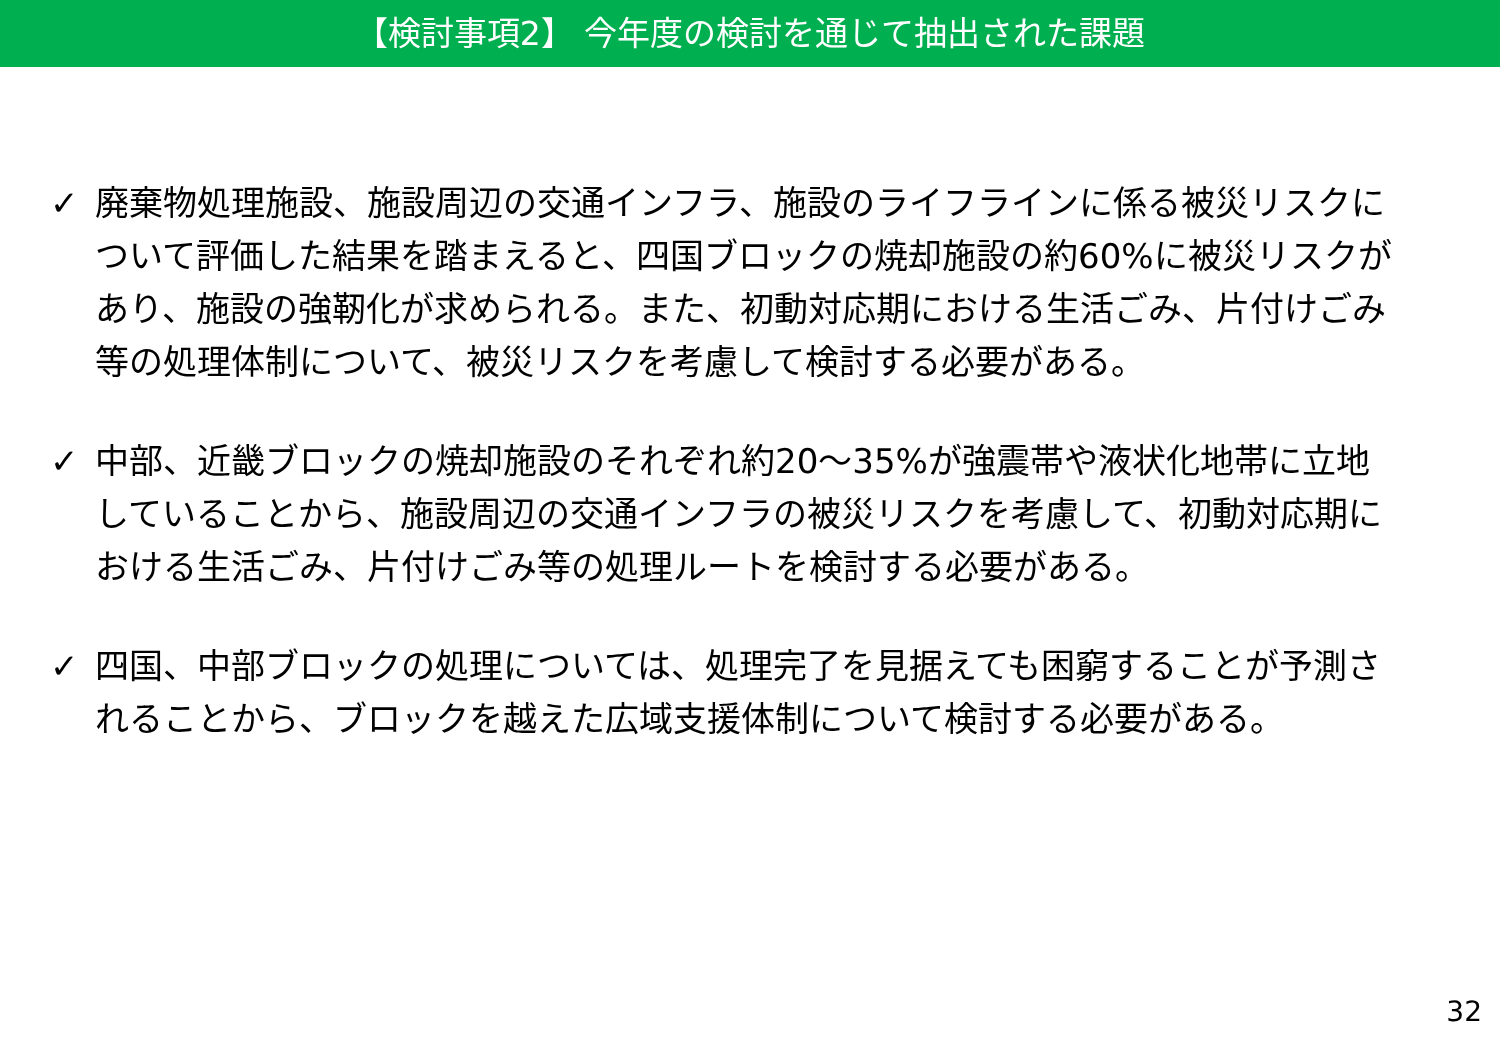【検討事項2】 今年度の検討を通じて抽出された課題
✓ 廃棄物処理施設、施設周辺の交通インフラ、施設のライフラインに係る被災リスクについて評価した結果を踏まえると、四国ブロックの焼却施設の約60%に被災リスクがあり、施設の強靭化が求められる。また、初動対応期における生活ごみ、片付けごみ等の処理体制について、被災リスクを考慮して検討する必要がある。
✓ 中部、近畿ブロックの焼却施設のそれぞれ約20～35%が強震帯や液状化地帯に立地していることから、施設周辺の交通インフラの被災リスクを考慮して、初動対応期における生活ごみ、片付けごみ等の処理ルートを検討する必要がある。
✓ 四国、中部ブロックの処理については、処理完了を見据えても困窮することが予測されることから、ブロックを越えた広域支援体制について検討する必要がある。
32